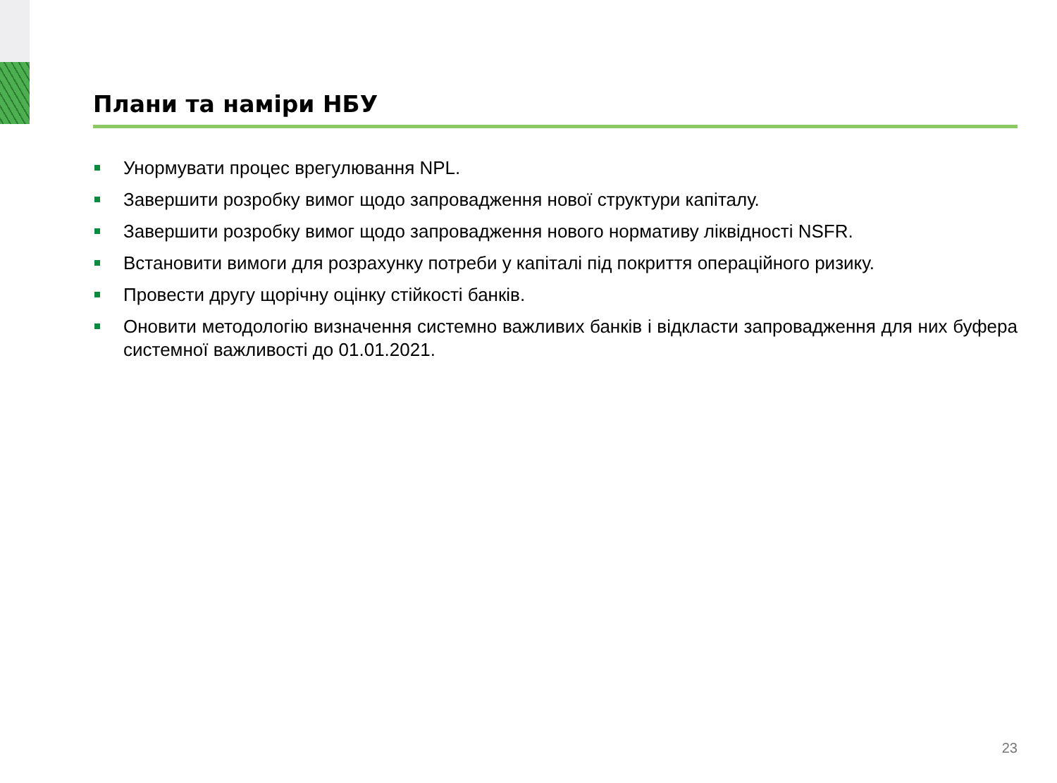Плани та наміри НБУ
Унормувати процес врегулювання NPL.
Завершити розробку вимог щодо запровадження нової структури капіталу.
Завершити розробку вимог щодо запровадження нового нормативу ліквідності NSFR.
Встановити вимоги для розрахунку потреби у капіталі під покриття операційного ризику.
Провести другу щорічну оцінку стійкості банків.
Оновити методологію визначення системно важливих банків і відкласти запровадження для них буфера системної важливості до 01.01.2021.
23